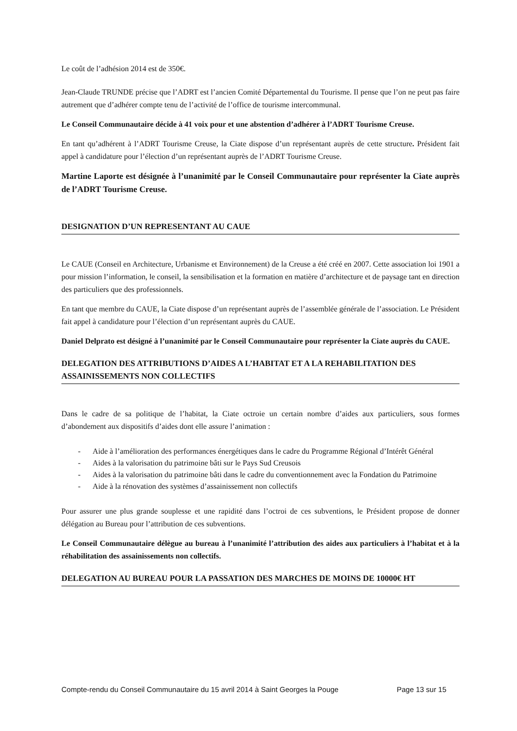Le coût de l’adhésion 2014 est de 350€.
Jean-Claude TRUNDE précise que l’ADRT est l’ancien Comité Départemental du Tourisme. Il pense que l’on ne peut pas faire autrement que d’adhérer compte tenu de l’activité de l’office de tourisme intercommunal.
Le Conseil Communautaire décide à 41 voix pour et une abstention d’adhérer à l’ADRT Tourisme Creuse.
En tant qu’adhérent à l’ADRT Tourisme Creuse, la Ciate dispose d’un représentant auprès de cette structure. Président fait appel à candidature pour l’élection d’un représentant auprès de l’ADRT Tourisme Creuse.
Martine Laporte est désignée à l’unanimité par le Conseil Communautaire pour représenter la Ciate auprès de l’ADRT Tourisme Creuse.
DESIGNATION D’UN REPRESENTANT AU CAUE
Le CAUE (Conseil en Architecture, Urbanisme et Environnement) de la Creuse a été créé en 2007. Cette association loi 1901 a pour mission l’information, le conseil, la sensibilisation et la formation en matière d’architecture et de paysage tant en direction des particuliers que des professionnels.
En tant que membre du CAUE, la Ciate dispose d’un représentant auprès de l’assemblée générale de l’association. Le Président fait appel à candidature pour l’élection d’un représentant auprès du CAUE.
Daniel Delprato est désigné à l’unanimité par le Conseil Communautaire pour représenter la Ciate auprès du CAUE.
DELEGATION DES ATTRIBUTIONS D’AIDES A L’HABITAT ET A LA REHABILITATION DES ASSAINISSEMENTS NON COLLECTIFS
Dans le cadre de sa politique de l’habitat, la Ciate octroie un certain nombre d’aides aux particuliers, sous formes d’abondement aux dispositifs d’aides dont elle assure l’animation :
- Aide à l’amélioration des performances énergétiques dans le cadre du Programme Régional d’Intérêt Général
- Aides à la valorisation du patrimoine bâti sur le Pays Sud Creusois
- Aides à la valorisation du patrimoine bâti dans le cadre du conventionnement avec la Fondation du Patrimoine
- Aide à la rénovation des systèmes d’assainissement non collectifs
Pour assurer une plus grande souplesse et une rapidité dans l’octroi de ces subventions, le Président propose de donner délégation au Bureau pour l’attribution de ces subventions.
Le Conseil Communautaire délègue au bureau à l’unanimité l’attribution des aides aux particuliers à l’habitat et à la réhabilitation des assainissements non collectifs.
DELEGATION AU BUREAU POUR LA PASSATION DES MARCHES DE MOINS DE 10000€ HT
Compte-rendu du Conseil Communautaire du 15 avril 2014 à Saint Georges la Pouge Page 13 sur 15